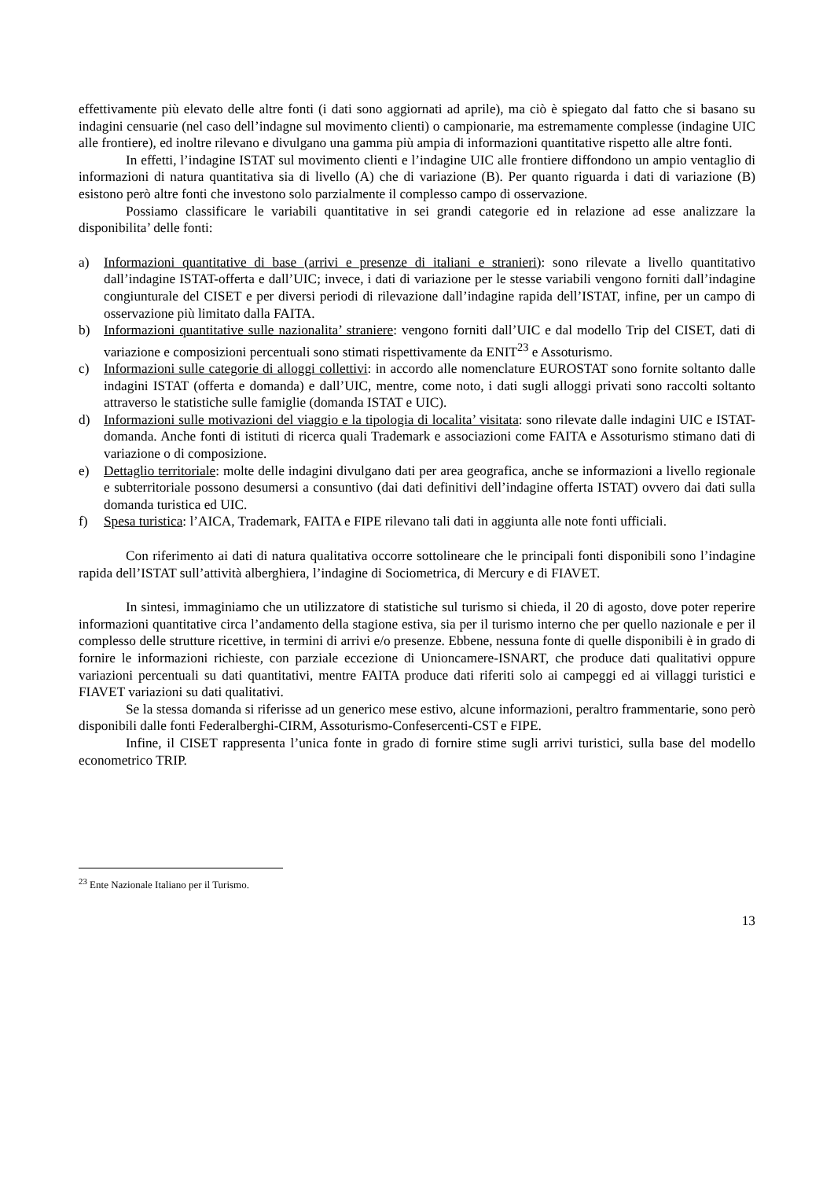effettivamente più elevato delle altre fonti (i dati sono aggiornati ad aprile), ma ciò è spiegato dal fatto che si basano su indagini censuarie (nel caso dell’indagne sul movimento clienti) o campionarie, ma estremamente complesse (indagine UIC alle frontiere), ed inoltre rilevano e divulgano una gamma più ampia di informazioni quantitative rispetto alle altre fonti.
In effetti, l’indagine ISTAT sul movimento clienti e l’indagine UIC alle frontiere diffondono un ampio ventaglio di informazioni di natura quantitativa sia di livello (A) che di variazione (B). Per quanto riguarda i dati di variazione (B) esistono però altre fonti che investono solo parzialmente il complesso campo di osservazione.
Possiamo classificare le variabili quantitative in sei grandi categorie ed in relazione ad esse analizzare la disponibilita’ delle fonti:
a) Informazioni quantitative di base (arrivi e presenze di italiani e stranieri): sono rilevate a livello quantitativo dall’indagine ISTAT-offerta e dall’UIC; invece, i dati di variazione per le stesse variabili vengono forniti dall’indagine congiunturale del CISET e per diversi periodi di rilevazione dall’indagine rapida dell’ISTAT, infine, per un campo di osservazione più limitato dalla FAITA.
b) Informazioni quantitative sulle nazionalita’ straniere: vengono forniti dall’UIC e dal modello Trip del CISET, dati di variazione e composizioni percentuali sono stimati rispettivamente da ENIT<sup>23</sup> e Assoturismo.
c) Informazioni sulle categorie di alloggi collettivi: in accordo alle nomenclature EUROSTAT sono fornite soltanto dalle indagini ISTAT (offerta e domanda) e dall’UIC, mentre, come noto, i dati sugli alloggi privati sono raccolti soltanto attraverso le statistiche sulle famiglie (domanda ISTAT e UIC).
d) Informazioni sulle motivazioni del viaggio e la tipologia di localita’ visitata: sono rilevate dalle indagini UIC e ISTAT-domanda. Anche fonti di istituti di ricerca quali Trademark e associazioni come FAITA e Assoturismo stimano dati di variazione o di composizione.
e) Dettaglio territoriale: molte delle indagini divulgano dati per area geografica, anche se informazioni a livello regionale e subterritoriale possono desumersi a consuntivo (dai dati definitivi dell’indagine offerta ISTAT) ovvero dai dati sulla domanda turistica ed UIC.
f) Spesa turistica: l’AICA, Trademark, FAITA e FIPE rilevano tali dati in aggiunta alle note fonti ufficiali.
Con riferimento ai dati di natura qualitativa occorre sottolineare che le principali fonti disponibili sono l’indagine rapida dell’ISTAT sull’attività alberghiera, l’indagine di Sociometrica, di Mercury e di FIAVET.
In sintesi, immaginiamo che un utilizzatore di statistiche sul turismo si chieda, il 20 di agosto, dove poter reperire informazioni quantitative circa l’andamento della stagione estiva, sia per il turismo interno che per quello nazionale e per il complesso delle strutture ricettive, in termini di arrivi e/o presenze. Ebbene, nessuna fonte di quelle disponibili è in grado di fornire le informazioni richieste, con parziale eccezione di Unioncamere-ISNART, che produce dati qualitativi oppure variazioni percentuali su dati quantitativi, mentre FAITA produce dati riferiti solo ai campeggi ed ai villaggi turistici e FIAVET variazioni su dati qualitativi.
Se la stessa domanda si riferisse ad un generico mese estivo, alcune informazioni, peraltro frammentarie, sono però disponibili dalle fonti Federalberghi-CIRM, Assoturismo-Confesercenti-CST e FIPE.
Infine, il CISET rappresenta l’unica fonte in grado di fornire stime sugli arrivi turistici, sulla base del modello econometrico TRIP.
<sup>23</sup> Ente Nazionale Italiano per il Turismo.
13